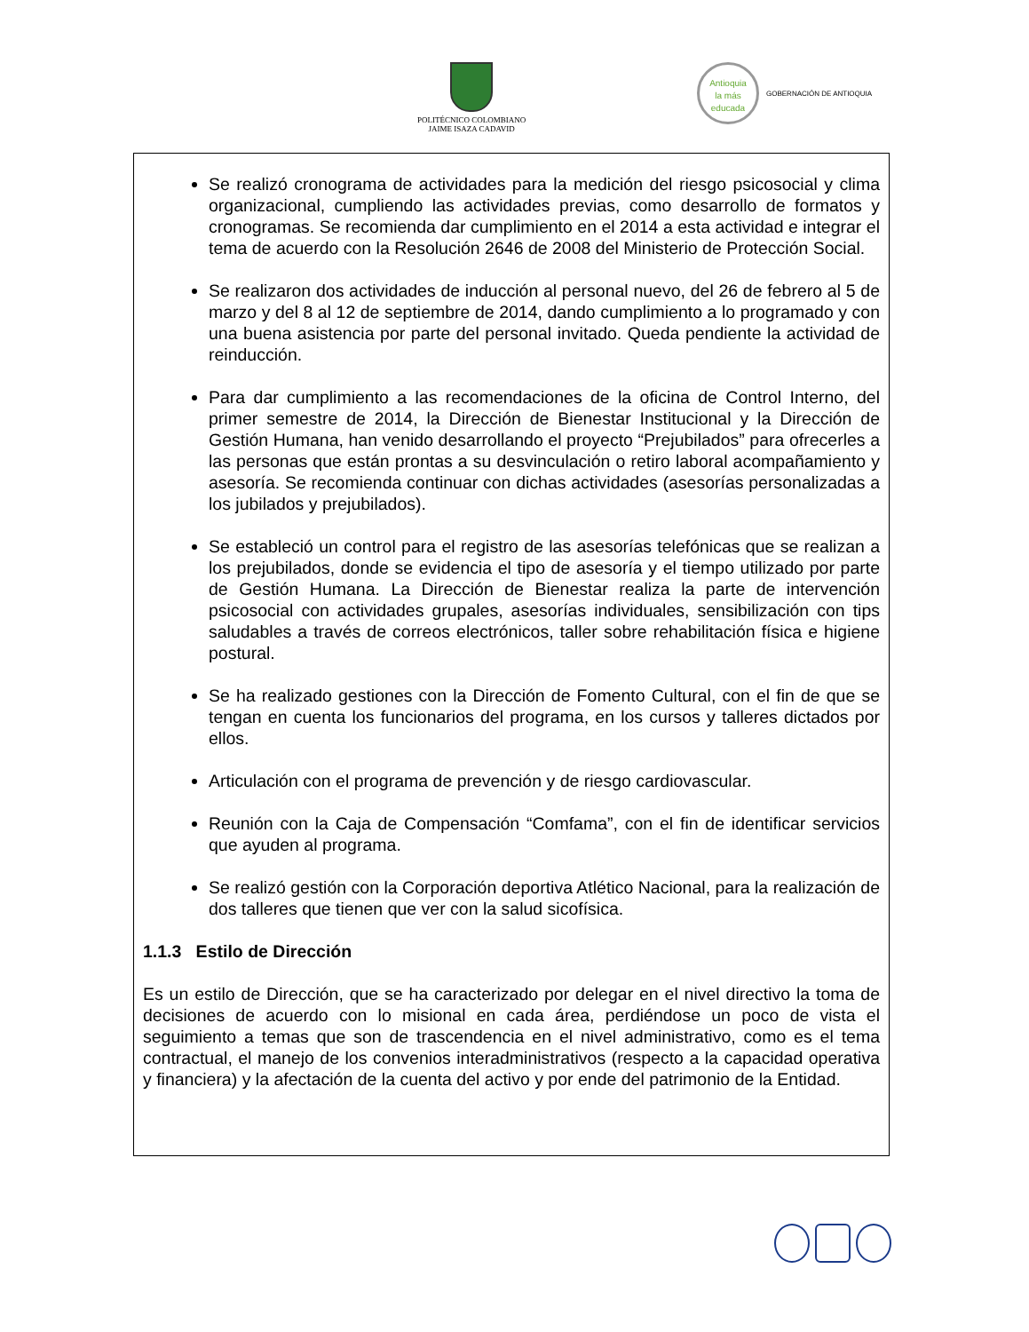POLITÉCNICO COLOMBIANO
JAIME ISAZA CADAVID
Antioquia
la más educada
GOBERNACIÓN DE ANTIOQUIA
Se realizó cronograma de actividades para la medición del riesgo psicosocial y clima organizacional, cumpliendo las actividades previas, como desarrollo de formatos y cronogramas. Se recomienda dar cumplimiento en el 2014 a esta actividad e integrar el tema de acuerdo con la Resolución 2646 de 2008 del Ministerio de Protección Social.
Se realizaron dos actividades de inducción al personal nuevo, del 26 de febrero al 5 de marzo y del 8 al 12 de septiembre de 2014, dando cumplimiento a lo programado y con una buena asistencia por parte del personal invitado. Queda pendiente la actividad de reinducción.
Para dar cumplimiento a las recomendaciones de la oficina de Control Interno, del primer semestre de 2014, la Dirección de Bienestar Institucional y la Dirección de Gestión Humana, han venido desarrollando el proyecto “Prejubilados” para ofrecerles a las personas que están prontas a su desvinculación o retiro laboral acompañamiento y asesoría. Se recomienda continuar con dichas actividades (asesorías personalizadas a los jubilados y prejubilados).
Se estableció un control para el registro de las asesorías telefónicas que se realizan a los prejubilados, donde se evidencia el tipo de asesoría y el tiempo utilizado por parte de Gestión Humana. La Dirección de Bienestar realiza la parte de intervención psicosocial con actividades grupales, asesorías individuales, sensibilización con tips saludables a través de correos electrónicos, taller sobre rehabilitación física e higiene postural.
Se ha realizado gestiones con la Dirección de Fomento Cultural, con el fin de que se tengan en cuenta los funcionarios del programa, en los cursos y talleres dictados por ellos.
Articulación con el programa de prevención y de riesgo cardiovascular.
Reunión con la Caja de Compensación “Comfama”, con el fin de identificar servicios que ayuden al programa.
Se realizó gestión con la Corporación deportiva Atlético Nacional, para la realización de dos talleres que tienen que ver con la salud sicofísica.
1.1.3 Estilo de Dirección
Es un estilo de Dirección, que se ha caracterizado por delegar en el nivel directivo la toma de decisiones de acuerdo con lo misional en cada área, perdiéndose un poco de vista el seguimiento a temas que son de trascendencia en el nivel administrativo, como es el tema contractual, el manejo de los convenios interadministrativos (respecto a la capacidad operativa y financiera) y la afectación de la cuenta del activo y por ende del patrimonio de la Entidad.